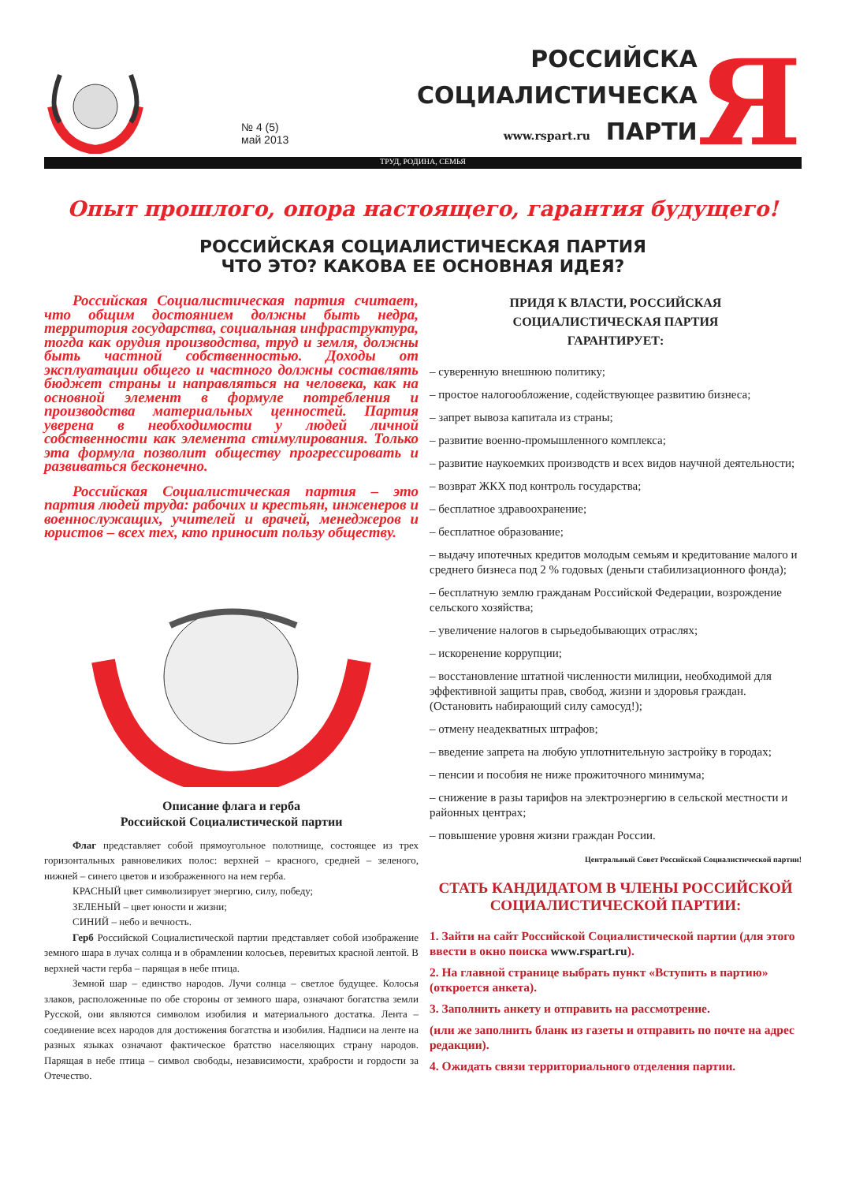№ 4 (5)
май 2013
РОССИЙСКА
СОЦИАЛИСТИЧЕСКА
www.rspart.ru ПАРТИ
Я
ТРУД, РОДИНА, СЕМЬЯ
Опыт прошлого, опора настоящего, гарантия будущего!
РОССИЙСКАЯ СОЦИАЛИСТИЧЕСКАЯ ПАРТИЯ
ЧТО ЭТО? КАКОВА ЕЕ ОСНОВНАЯ ИДЕЯ?
Российская Социалистическая партия считает, что общим достоянием должны быть недра, территория государства, социальная инфраструктура, тогда как орудия производства, труд и земля, должны быть частной собственностью. Доходы от эксплуатации общего и частного должны составлять бюджет страны и направляться на человека, как на основной элемент в формуле потребления и производства материальных ценностей. Партия уверена в необходимости у людей личной собственности как элемента стимулирования. Только эта формула позволит обществу прогрессировать и развиваться бесконечно.
Российская Социалистическая партия – это партия людей труда: рабочих и крестьян, инженеров и военнослужащих, учителей и врачей, менеджеров и юристов – всех тех, кто приносит пользу обществу.
Описание флага и герба
Российской Социалистической партии
Флаг представляет собой прямоугольное полотнище, состоящее из трех горизонтальных равновеликих полос: верхней – красного, средней – зеленого, нижней – синего цветов и изображенного на нем герба.
КРАСНЫЙ цвет символизирует энергию, силу, победу;
ЗЕЛЕНЫЙ – цвет юности и жизни;
СИНИЙ – небо и вечность.
Герб Российской Социалистической партии представляет собой изображение земного шара в лучах солнца и в обрамлении колосьев, перевитых красной лентой. В верхней части герба – парящая в небе птица.
Земной шар – единство народов. Лучи солнца – светлое будущее. Колосья злаков, расположенные по обе стороны от земного шара, означают богатства земли Русской, они являются символом изобилия и материального достатка. Лента – соединение всех народов для достижения богатства и изобилия. Надписи на ленте на разных языках означают фактическое братство населяющих страну народов. Парящая в небе птица – символ свободы, независимости, храбрости и гордости за Отечество.
ПРИДЯ К ВЛАСТИ, РОССИЙСКАЯ
СОЦИАЛИСТИЧЕСКАЯ ПАРТИЯ
ГАРАНТИРУЕТ:
– суверенную внешнюю политику;
– простое налогообложение, содействующее развитию бизнеса;
– запрет вывоза капитала из страны;
– развитие военно-промышленного комплекса;
– развитие наукоемких производств и всех видов научной деятельности;
– возврат ЖКХ под контроль государства;
– бесплатное здравоохранение;
– бесплатное образование;
– выдачу ипотечных кредитов молодым семьям и кредитование малого и среднего бизнеса под 2 % годовых (деньги стабилизационного фонда);
– бесплатную землю гражданам Российской Федерации, возрождение сельского хозяйства;
– увеличение налогов в сырьедобывающих отраслях;
– искоренение коррупции;
– восстановление штатной численности милиции, необходимой для эффективной защиты прав, свобод, жизни и здоровья граждан. (Остановить набирающий силу самосуд!);
– отмену неадекватных штрафов;
– введение запрета на любую уплотнительную застройку в городах;
– пенсии и пособия не ниже прожиточного минимума;
– снижение в разы тарифов на электроэнергию в сельской местности и районных центрах;
– повышение уровня жизни граждан России.
Центральный Совет Российской Социалистической партии!
СТАТЬ КАНДИДАТОМ В ЧЛЕНЫ РОССИЙСКОЙ СОЦИАЛИСТИЧЕСКОЙ ПАРТИИ:
1. Зайти на сайт Российской Социалистической партии (для этого ввести в окно поиска www.rspart.ru).
2. На главной странице выбрать пункт «Вступить в партию» (откроется анкета).
3. Заполнить анкету и отправить на рассмотрение.
(или же заполнить бланк из газеты и отправить по почте на адрес редакции).
4. Ожидать связи территориального отделения партии.